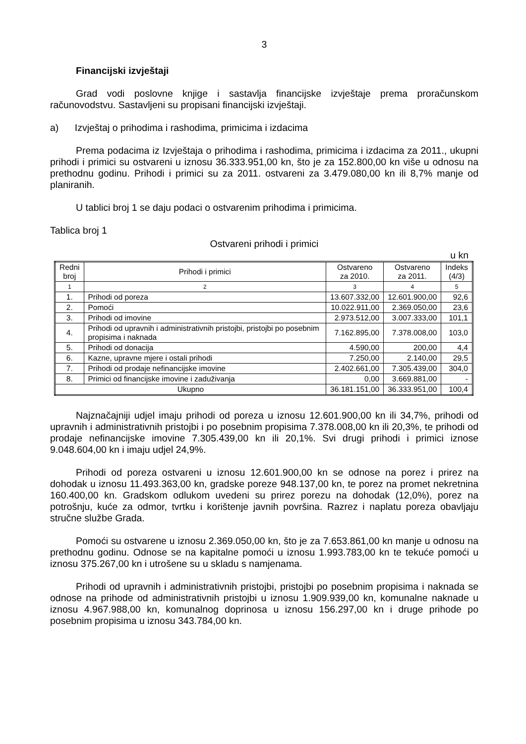3
Financijski izvještaji
Grad vodi poslovne knjige i sastavlja financijske izvještaje prema proračunskom računovodstvu. Sastavljeni su propisani financijski izvještaji.
a) Izvještaj o prihodima i rashodima, primicima i izdacima
Prema podacima iz Izvještaja o prihodima i rashodima, primicima i izdacima za 2011., ukupni prihodi i primici su ostvareni u iznosu 36.333.951,00 kn, što je za 152.800,00 kn više u odnosu na prethodnu godinu. Prihodi i primici su za 2011. ostvareni za 3.479.080,00 kn ili 8,7% manje od planiranih.
U tablici broj 1 se daju podaci o ostvarenim prihodima i primicima.
Tablica broj 1
Ostvareni prihodi i primici
u kn
| Redni broj | Prihodi i primici | Ostvareno za 2010. | Ostvareno za 2011. | Indeks (4/3) |
| 1 | 2 | 3 | 4 | 5 |
| 1. | Prihodi od poreza | 13.607.332,00 | 12.601.900,00 | 92,6 |
| 2. | Pomoći | 10.022.911,00 | 2.369.050,00 | 23,6 |
| 3. | Prihodi od imovine | 2.973.512,00 | 3.007.333,00 | 101,1 |
| 4. | Prihodi od upravnih i administrativnih pristojbi, pristojbi po posebnim propisima i naknada | 7.162.895,00 | 7.378.008,00 | 103,0 |
| 5. | Prihodi od donacija | 4.590,00 | 200,00 | 4,4 |
| 6. | Kazne, upravne mjere i ostali prihodi | 7.250,00 | 2.140,00 | 29,5 |
| 7. | Prihodi od prodaje nefinancijske imovine | 2.402.661,00 | 7.305.439,00 | 304,0 |
| 8. | Primici od financijske imovine i zaduživanja | 0,00 | 3.669.881,00 | - |
| Ukupno | | 36.181.151,00 | 36.333.951,00 | 100,4 |
Najznačajniji udjel imaju prihodi od poreza u iznosu 12.601.900,00 kn ili 34,7%, prihodi od upravnih i administrativnih pristojbi i po posebnim propisima 7.378.008,00 kn ili 20,3%, te prihodi od prodaje nefinancijske imovine 7.305.439,00 kn ili 20,1%. Svi drugi prihodi i primici iznose 9.048.604,00 kn i imaju udjel 24,9%.
Prihodi od poreza ostvareni u iznosu 12.601.900,00 kn se odnose na porez i prirez na dohodak u iznosu 11.493.363,00 kn, gradske poreze 948.137,00 kn, te porez na promet nekretnina 160.400,00 kn. Gradskom odlukom uvedeni su prirez porezu na dohodak (12,0%), porez na potrošnju, kuće za odmor, tvrtku i korištenje javnih površina. Razrez i naplatu poreza obavljaju stručne službe Grada.
Pomoći su ostvarene u iznosu 2.369.050,00 kn, što je za 7.653.861,00 kn manje u odnosu na prethodnu godinu. Odnose se na kapitalne pomoći u iznosu 1.993.783,00 kn te tekuće pomoći u iznosu 375.267,00 kn i utrošene su u skladu s namjenama.
Prihodi od upravnih i administrativnih pristojbi, pristojbi po posebnim propisima i naknada se odnose na prihode od administrativnih pristojbi u iznosu 1.909.939,00 kn, komunalne naknade u iznosu 4.967.988,00 kn, komunalnog doprinosa u iznosu 156.297,00 kn i druge prihode po posebnim propisima u iznosu 343.784,00 kn.